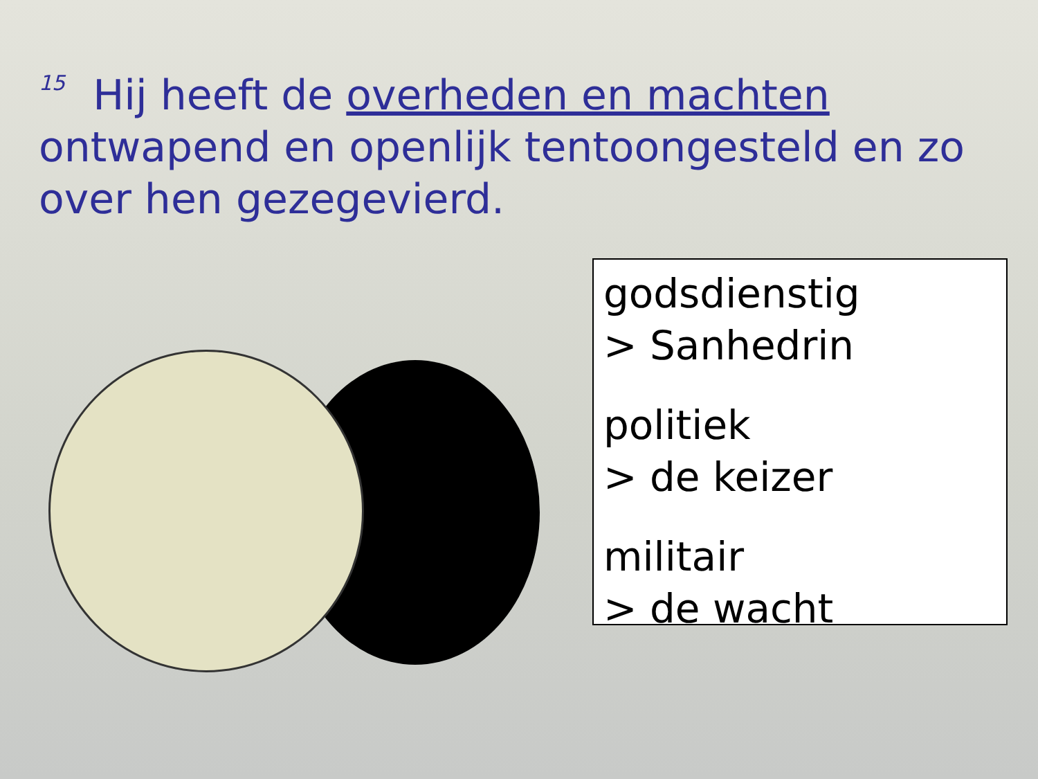<sup>15</sup> Hij heeft de overheden en machten ontwapend en openlijk tentoongesteld en zo over hen gezegevierd.
godsdienstig
> Sanhedrin
politiek
> de keizer
militair
> de wacht